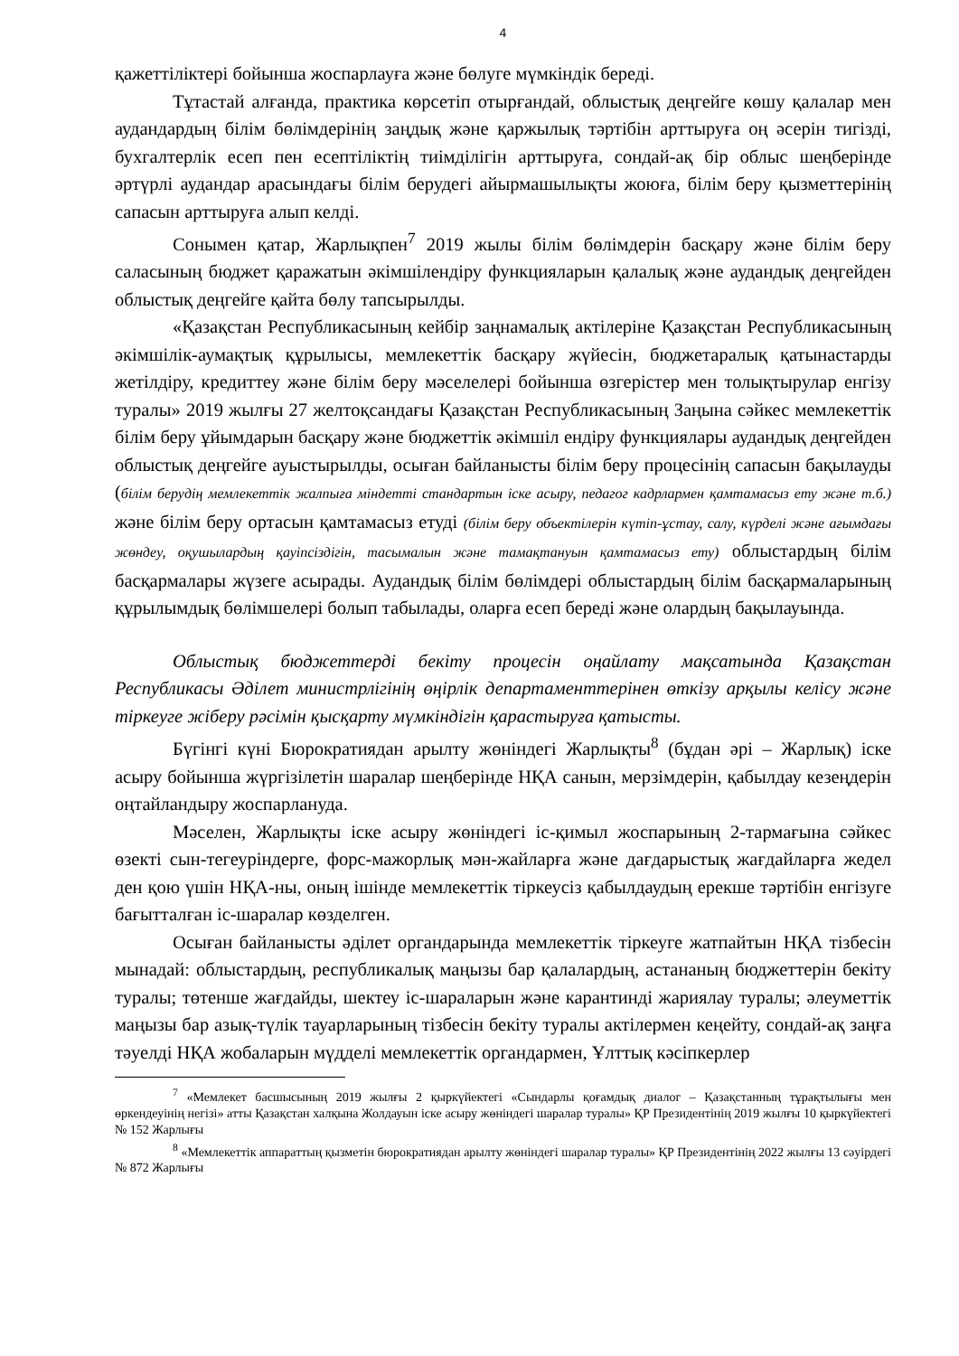4
қажеттіліктері бойынша жоспарлауға және бөлуге мүмкіндік береді.
Тұтастай алғанда, практика көрсетіп отырғандай, облыстық деңгейге көшу қалалар мен аудандардың білім бөлімдерінің заңдық және қаржылық тәртібін арттыруға оң әсерін тигізді, бухгалтерлік есеп пен есептіліктің тиімділігін арттыруға, сондай-ақ бір облыс шеңберінде әртүрлі аудандар арасындағы білім берудегі айырмашылықты жоюға, білім беру қызметтерінің сапасын арттыруға алып келді.
Сонымен қатар, Жарлықпен<sup>7</sup> 2019 жылы білім бөлімдерін басқару және білім беру саласының бюджет қаражатын әкімшілендіру функцияларын қалалық және аудандық деңгейден облыстық деңгейге қайта бөлу тапсырылды.
«Қазақстан Республикасының кейбір заңнамалық актілеріне Қазақстан Республикасының әкімшілік-аумақтық құрылысы, мемлекеттік басқару жүйесін, бюджетаралық қатынастарды жетілдіру, кредиттеу және білім беру мәселелері бойынша өзгерістер мен толықтырулар енгізу туралы» 2019 жылғы 27 желтоқсандағы Қазақстан Республикасының Заңына сәйкес мемлекеттік білім беру ұйымдарын басқару және бюджеттік әкімшіл ендіру функциялары аудандық деңгейден облыстық деңгейге ауыстырылды, осыған байланысты білім беру процесінің сапасын бақылауды (білім берудің мемлекеттік жалпыға міндетті стандартын іске асыру, педагог кадрлармен қамтамасыз ету және т.б.) және білім беру ортасын қамтамасыз етуді (білім беру объектілерін күтіп-ұстау, салу, күрделі және ағымдағы жөндеу, оқушылардың қауіпсіздігін, тасымалын және тамақтануын қамтамасыз ету) облыстардың білім басқармалары жүзеге асырады. Аудандық білім бөлімдері облыстардың білім басқармаларының құрылымдық бөлімшелері болып табылады, оларға есеп береді және олардың бақылауында.
Облыстық бюджеттерді бекіту процесін оңайлату мақсатында Қазақстан Республикасы Әділет министрлігінің өңірлік департаменттерінен өткізу арқылы келісу және тіркеуге жіберу рәсімін қысқарту мүмкіндігін қарастыруға қатысты.
Бүгінгі күні Бюрократиядан арылту жөніндегі Жарлықты<sup>8</sup> (бұдан әрі – Жарлық) іске асыру бойынша жүргізілетін шаралар шеңберінде НҚА санын, мерзімдерін, қабылдау кезеңдерін оңтайландыру жоспарлануда.
Мәселен, Жарлықты іске асыру жөніндегі іс-қимыл жоспарының 2-тармағына сәйкес өзекті сын-тегеуріндерге, форс-мажорлық мән-жайларға және дағдарыстық жағдайларға жедел ден қою үшін НҚА-ны, оның ішінде мемлекеттік тіркеусіз қабылдаудың ерекше тәртібін енгізуге бағытталған іс-шаралар көзделген.
Осыған байланысты әділет органдарында мемлекеттік тіркеуге жатпайтын НҚА тізбесін мынадай: облыстардың, республикалық маңызы бар қалалардың, астананың бюджеттерін бекіту туралы; төтенше жағдайды, шектеу іс-шараларын және карантинді жариялау туралы; әлеуметтік маңызы бар азық-түлік тауарларының тізбесін бекіту туралы актілермен кеңейту, сондай-ақ заңға тәуелді НҚА жобаларын мүдделі мемлекеттік органдармен, Ұлттық кәсіпкерлер
<sup>7</sup> «Мемлекет басшысының 2019 жылғы 2 қыркүйектегі «Сындарлы қоғамдық диалог – Қазақстанның тұрақтылығы мен өркендеуінің негізі» атты Қазақстан халқына Жолдауын іске асыру жөніндегі шаралар туралы» ҚР Президентінің 2019 жылғы 10 қыркүйектегі № 152 Жарлығы
<sup>8</sup> «Мемлекеттік аппараттың қызметін бюрократиядан арылту жөніндегі шаралар туралы» ҚР Президентінің 2022 жылғы 13 сәуірдегі № 872 Жарлығы